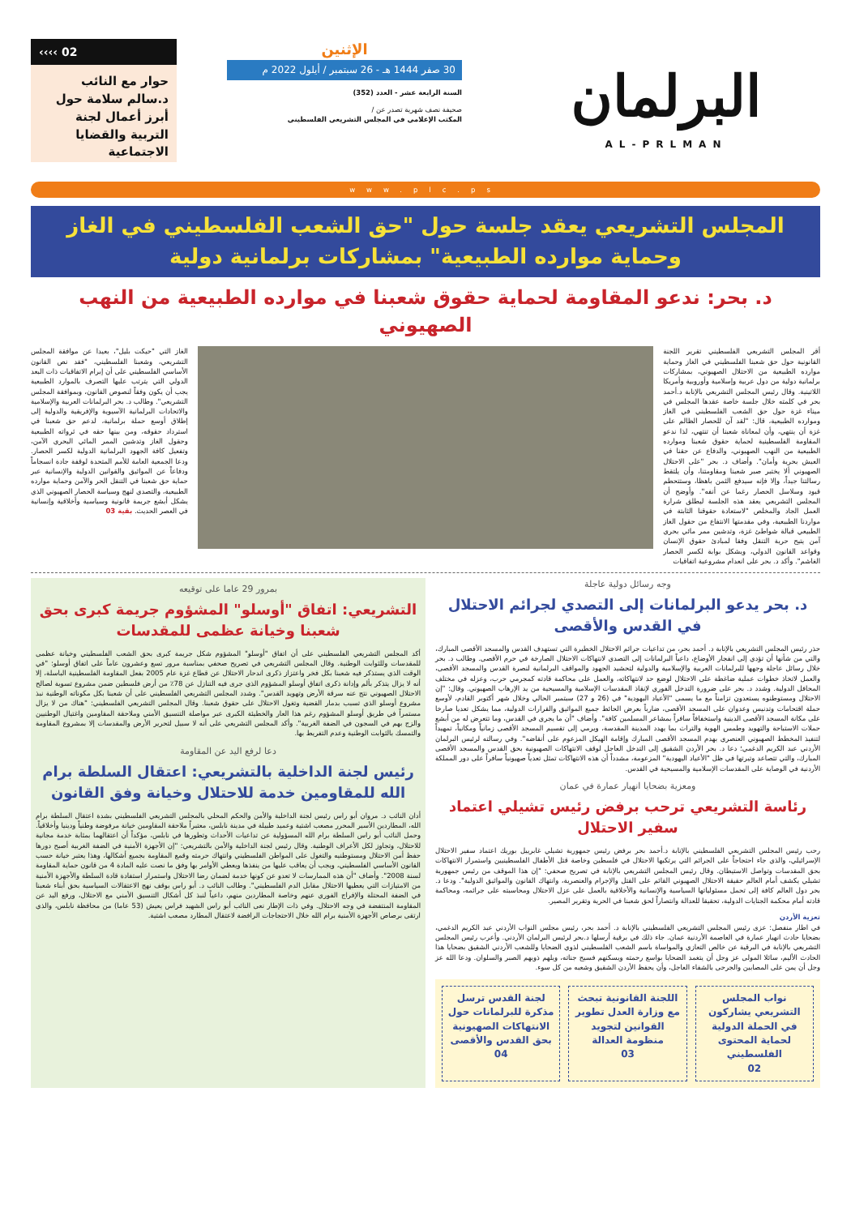البرلمان
AL-PRLMAN
الإثنين
30 صفر 1444 هـ - 26 سبتمبر / أيلول 2022 م
السنة الرابعة عشر - العدد (352)
صحيفة نصف شهرية تصدر عن /
المكتب الإعلامي في المجلس التشريعي الفلسطيني
02 ››››
حوار مع النائب د.سالم سلامة حول أبرز أعمال لجنة التربية والقضايا الاجتماعية
www.plc.ps
المجلس التشريعي يعقد جلسة حول "حق الشعب الفلسطيني في الغاز وحماية موارده الطبيعية" بمشاركات برلمانية دولية
د. بحر: ندعو المقاومة لحماية حقوق شعبنا في موارده الطبيعية من النهب الصهيوني
أقر المجلس التشريعي الفلسطيني تقرير اللجنة القانونية حول حق شعبنا الفلسطيني في الغاز وحماية موارده الطبيعية من الاحتلال الصهيوني، بمشاركات برلمانية دولية من دول عربية وإسلامية وأوروبية وأمريكا اللاتينية. وقال رئيس المجلس التشريعي بالإنابة د.أحمد بحر في كلمته خلال جلسة خاصة عقدها المجلس في ميناء غزة حول حق الشعب الفلسطيني في الغاز وموارده الطبيعية، قال: "لقد آن للحصار الظالم على غزة أن ينتهي، وأن لمعاناة شعبنا أن تنتهي، لذا ندعو المقاومة الفلسطينية لحماية حقوق شعبنا وموارده الطبيعية من النهب الصهيوني، والدفاع عن حقنا في العيش بحرية وأمان". وأضاف د. بحر "على الاحتلال الصهيوني ألا يختبر صبر شعبنا ومقاومتنا، وأن يلتقط رسالتنا جيداً، وإلا فإنه سيدفع الثمن باهظا، وستتحطم قيود وسلاسل الحصار رغما عن أنفه". وأوضح أن المجلس التشريعي يعقد هذه الجلسة ليطلق شرارة العمل الجاد والمخلص "لاستعادة حقوقنا الثابتة في مواردنا الطبيعية، وفي مقدمتها الانتفاع من حقول الغاز الطبيعي قبالة شواطئ غزة، وتدشين ممر مائي بحري آمن يتيح حرية التنقل وفقا لمبادئ حقوق الإنسان وقواعد القانون الدولي، ويشكل بوابة لكسر الحصار الغاشم". وأكد د. بحر على انعدام مشروعية اتفاقيات
الغاز التي "حيكت بليل"، بعيدا عن موافقة المجلس التشريعي، وشعبنا الفلسطيني، "فقد نص القانون الأساسي الفلسطيني على أن إبرام الاتفاقيات ذات البعد الدولي التي يترتب عليها التصرف بالموارد الطبيعية يجب أن يكون وفقاً لنصوص القانون، وبموافقة المجلس التشريعي". وطالب د. بحر البرلمانات العربية والإسلامية والاتحادات البرلمانية الآسيوية والإفريقية والدولية إلى إطلاق أوسع حملة برلمانية، لدعم حق شعبنا في استرداد حقوقه، ومن بينها حقه في ثرواته الطبيعية وحقول الغاز وتدشين الممر المائي البحري الآمن، وتفعيل كافة الجهود البرلمانية الدولية لكسر الحصار. ودعا الجمعية العامة للأمم المتحدة لوقفة جادة انسجاماً ودفاعاً عن المواثيق والقوانين الدولية والإنسانية عبر حماية حق شعبنا في التنقل الحر والآمن وحماية موارده الطبيعية، والتصدي لنهج وسياسة الحصار الصهيوني الذي يشكل أبشع جريمة قانونية وسياسية وأخلاقية وإنسانية في العصر الحديث. بقية 03
وجه رسائل دولية عاجلة
د. بحر يدعو البرلمانات إلى التصدي لجرائم الاحتلال في القدس والأقصى
حذر رئيس المجلس التشريعي بالإنابة د. أحمد بحر، من تداعيات جرائم الاحتلال الخطيرة التي تستهدف القدس والمسجد الأقصى المبارك، والتي من شأنها أن تؤدي إلى انفجار الأوضاع، داعياً البرلمانات إلى التصدي لانتهاكات الاحتلال الصارخة في حرم الأقصى. وطالب د. بحر خلال رسائل عاجلة وجهها للبرلمانات العربية والإسلامية والدولية لتحشيد الجهود والمواقف البرلمانية لنصرة القدس والمسجد الأقصى، والعمل لاتخاذ خطوات عملية ضاغطة على الاحتلال لوضع حد لانتهاكاته، والعمل على محاكمة قادته كمجرمي حرب، وعزله في مختلف المحافل الدولية. وشدد د. بحر على ضرورة التدخل الفوري لإنقاذ المقدسات الإسلامية والمسيحية من يد الإرهاب الصهيوني. وقال: "إن الاحتلال ومستوطنوه يستعدون تزامناً مع ما يسمى "الأعياد اليهودية" في (26 و 27) سبتمبر الحالي وخلال شهر أكتوبر القادم، لأوسع حملة اقتحامات وتدنيس وعدوان على المسجد الأقصى، ضارباً بعرض الحائط جميع المواثيق والقرارات الدولية، مما يشكل تعديا صارخا على مكانة المسجد الأقصى الدينية واستخفافاً سافراً بمشاعر المسلمين كافة". وأضاف "أن ما يجري في القدس، وما تتعرض له من أبشع حملات الاستباحة والتهويد وطمس الهوية والتراث بما يهدد المدينة المقدسة، ويرمي إلى تقسيم المسجد الأقصى زمانياً ومكانياً، تمهيداً لتنفيذ المخطط الصهيوني العنصري بهدم المسجد الأقصى المبارك وإقامة الهيكل المزعوم على أنقاضه". وفي رسالته لرئيس البرلمان الأردني عبد الكريم الدغمي؛ دعا د. بحر الأردن الشقيق إلى التدخل العاجل لوقف الانتهاكات الصهيونية بحق القدس والمسجد الأقصى المبارك، والتي تتصاعد وتيرتها في ظل "الأعياد اليهودية" المزعومة، مشدداً أن هذه الانتهاكات تمثل تعدياً صهيونياً سافراً على دور المملكة الأردنية في الوصاية على المقدسات الإسلامية والمسيحية في القدس.
ومعزية بضحايا انهيار عمارة في عمان
رئاسة التشريعي ترحب برفض رئيس تشيلي اعتماد سفير الاحتلال
رحب رئيس المجلس التشريعي الفلسطيني بالإنابة د.أحمد بحر برفض رئيس جمهورية تشيلي غابرييل بوريك اعتماد سفير الاحتلال الإسرائيلي، والذي جاء احتجاجاً على الجرائم التي يرتكبها الاحتلال في فلسطين وخاصة قتل الأطفال الفلسطينيين واستمرار الانتهاكات بحق المقدسات وتواصل الاستيطان. وقال رئيس المجلس التشريعي بالإنابة في تصريح صحفي: "إن هذا الموقف من رئيس جمهورية تشيلي يكشف أمام العالم حقيقة الاحتلال الصهيوني القائم على القتل والإجرام والعنصرية، وانتهاك القانون والمواثيق الدولية". ودعا د. بحر دول العالم كافة إلى تحمل مسئولياتها السياسية والإنسانية والأخلاقية بالعمل على عزل الاحتلال ومحاسبته على جرائمه، ومحاكمة قادته أمام محكمة الجنايات الدولية، تحقيقا للعدالة وانتصاراً لحق شعبنا في الحرية وتقرير المصير.
تعزية الأردن
في اطار منفصل: عزى رئيس المجلس التشريعي الفلسطيني بالإنابة د. أحمد بحر، رئيس مجلس النواب الأردني عبد الكريم الدغمي، بضحايا حادث انهيار عمارة في العاصمة الأردنية عمان. جاء ذلك في برقية أرسلها د.بحر لرئيس البرلمان الأردني. وأعرب رئيس المجلس التشريعي بالإنابة في البرقية عن خالص التعازي والمواساة باسم الشعب الفلسطيني لذوي الضحايا وللشعب الأردني الشقيق بضحايا هذا الحادث الأليم، سائلا المولى عز وجل أن يتغمد الضحايا بواسع رحمته ويسكنهم فسيح جناته، ويلهم ذويهم الصبر والسلوان. ودعا الله عز وجل أن يمن على المصابين والجرحى بالشفاء العاجل، وأن يحفظ الأردن الشقيق وشعبه من كل سوء.
نواب المجلس التشريعي يشاركون في الحملة الدولية لحماية المحتوى الفلسطيني
02
اللجنة القانونية تبحث مع وزارة العدل تطوير القوانين لتجويد منظومة العدالة
03
لجنة القدس ترسل مذكرة للبرلمانات حول الانتهاكات الصهيونية بحق القدس والأقصى
04
بمرور 29 عاما على توقيعه
التشريعي: اتفاق "أوسلو" المشؤوم جريمة كبرى بحق شعبنا وخيانة عظمى للمقدسات
أكد المجلس التشريعي الفلسطيني على أن اتفاق "أوسلو" المشؤوم شكل جريمة كبرى بحق الشعب الفلسطيني وخيانة عظمى للمقدسات وللثوابت الوطنية. وقال المجلس التشريعي في تصريح صحفي بمناسبة مرور تسع وعشرون عاماً على اتفاق أوسلو: "في الوقت الذي يستذكر فيه شعبنا بكل فخر واعتزاز ذكرى اندحار الاحتلال عن قطاع غزة عام 2005 بفعل المقاومة الفلسطينية الباسلة، إلا أنه لا يزال يتذكر بألم وإدانة ذكرى اتفاق أوسلو المشؤوم الذي جرى فيه التنازل عن 78٪ من أرض فلسطين ضمن مشروع تسوية لصالح الاحتلال الصهيوني نتج عنه سرقة الأرض وتهويد القدس". وشدد المجلس التشريعي الفلسطيني على أن شعبنا بكل مكوناته الوطنية نبذ مشروع أوسلو الذي تسبب بدمار القضية وتغول الاحتلال على حقوق شعبنا. وقال المجلس التشريعي الفلسطيني: "هناك من لا يزال مستمراً في طريق أوسلو المشؤوم رغم هذا العار والخطيئة الكبرى عبر مواصلة التنسيق الأمني وملاحقة المقاومين واغتيال الوطنيين والزج بهم في السجون في الضفة الغربية". وأكد المجلس التشريعي على أنه لا سبيل لتحرير الأرض والمقدسات إلا بمشروع المقاومة والتمسك بالثوابت الوطنية وعدم التفريط بها.
دعا لرفع اليد عن المقاومة
رئيس لجنة الداخلية بالتشريعي: اعتقال السلطة برام الله للمقاومين خدمة للاحتلال وخيانة وفق القانون
أدان النائب د. مروان أبو راس رئيس لجنة الداخلية والأمن والحكم المحلي بالمجلس التشريعي الفلسطيني بشدة اعتقال السلطة برام الله، المطاردين الأسير المحرر مصعب اشتية وعميد طبيلة في مدينة نابلس، معتبراً ملاحقة المقاومين خيانة مرفوضة وطنياً ودينيا وأخلاقياً. وحمل النائب أبو راس السلطة برام الله المسؤولية عن تداعيات الأحداث وتطورها في نابلس، مؤكداً أن اعتقالهما بمثابة خدمة مجانية للاحتلال، وتجاوز لكل الأعراف الوطنية. وقال رئيس لجنة الداخلية والأمن بالتشريعي: "إن الأجهزة الأمنية في الضفة الغربية أصبح دورها حفظ أمن الاحتلال ومستوطنيه والتغول على المواطن الفلسطيني وانتهاك حرمته وقمع المقاومة بجميع أشكالها، وهذا يعتبر خيانة حسب القانون الأساسي الفلسطيني، ويجب أن يعاقب عليها من ينفذها ويعطي الأوامر بها وفق ما نصت عليه المادة 4 من قانون حماية المقاومة لسنة 2008". وأضاف "أن هذه الممارسات لا تعدو عن كونها خدمة لضمان رضا الاحتلال واستمرار استفادة قادة السلطة والأجهزة الأمنية من الامتيازات التي يعطيها الاحتلال مقابل الدم الفلسطيني". وطالب النائب د. أبو راس بوقف نهج الاعتقالات السياسية بحق أبناء شعبنا في الضفة المحتلة والإفراج الفوري عنهم وخاصة المطاردين منهم، داعياً لنبذ كل أشكال التنسيق الأمني مع الاحتلال، ورفع اليد عن المقاومة المنتفضة في وجه الاحتلال. وفي ذات الإطار نعى النائب أبو راس الشهيد فراس يعيش (53 عاما) من محافظة نابلس، والذي ارتقى برصاص الأجهزة الأمنية برام الله خلال الاحتجاجات الرافضة لاعتقال المطارد مصعب اشتية.